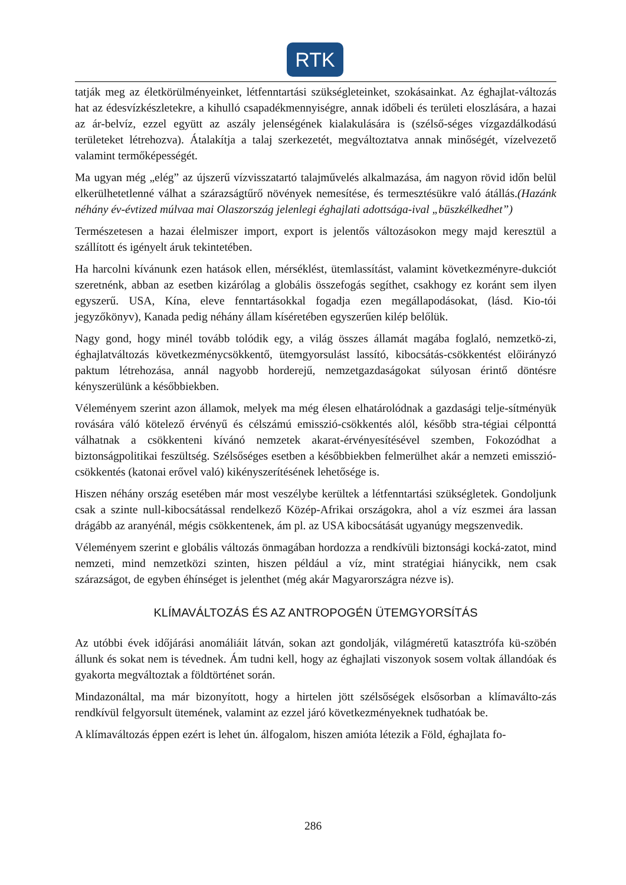RTK
tatják meg az életkörülményeinket, létfenntartási szükségleteinket, szokásainkat. Az éghajlat-változás hat az édesvízkészletekre, a kihulló csapadékmennyiségre, annak időbeli és területi eloszlására, a hazai az ár-belvíz, ezzel együtt az aszály jelenségének kialakulására is (szélső-séges vízgazdálkodású területeket létrehozva). Átalakítja a talaj szerkezetét, megváltoztatva annak minőségét, vízelvezető valamint termőképességét.
Ma ugyan még „elég” az újszerű vízvisszatartó talajművelés alkalmazása, ám nagyon rövid időn belül elkerülhetetlenné válhat a szárazságtűrő növények nemesítése, és termesztésükre való átállás.(Hazánk néhány év-évtized múlvaa mai Olaszország jelenlegi éghajlati adottsága-ival „büszkélkedhet”)
Természetesen a hazai élelmiszer import, export is jelentős változásokon megy majd keresztül a szállított és igényelt áruk tekintetében.
Ha harcolni kívánunk ezen hatások ellen, mérséklést, ütemlassítást, valamint következményre-dukciót szeretnénk, abban az esetben kizárólag a globális összefogás segíthet, csakhogy ez koránt sem ilyen egyszerű. USA, Kína, eleve fenntartásokkal fogadja ezen megállapodásokat, (lásd. Kio-tói jegyzőkönyv), Kanada pedig néhány állam kíséretében egyszerűen kilép belőlük.
Nagy gond, hogy minél tovább tolódik egy, a világ összes államát magába foglaló, nemzetkö-zi, éghajlatváltozás következménycsökkentő, ütemgyorsulást lassító, kibocsátás-csökkentést előirányzó paktum létrehozása, annál nagyobb horderejű, nemzetgazdaságokat súlyosan érintő döntésre kényszerülünk a későbbiekben.
Véleményem szerint azon államok, melyek ma még élesen elhatárolódnak a gazdasági telje-sítményük rovására váló kötelező érvényű és célszámú emisszió-csökkentés alól, később stra-tégiai célponttá válhatnak a csökkenteni kívánó nemzetek akarat-érvényesítésével szemben, Fokozódhat a biztonságpolitikai feszültség. Szélsőséges esetben a későbbiekben felmerülhet akár a nemzeti emisszió-csökkentés (katonai erővel való) kikényszerítésének lehetősége is.
Hiszen néhány ország esetében már most veszélybe kerültek a létfenntartási szükségletek. Gondoljunk csak a szinte null-kibocsátással rendelkező Közép-Afrikai országokra, ahol a víz eszmei ára lassan drágább az aranyénál, mégis csökkentenek, ám pl. az USA kibocsátását ugyanúgy megszenvedik.
Véleményem szerint e globális változás önmagában hordozza a rendkívüli biztonsági kocká-zatot, mind nemzeti, mind nemzetközi szinten, hiszen például a víz, mint stratégiai hiánycikk, nem csak szárazságot, de egyben éhínséget is jelenthet (még akár Magyarországra nézve is).
KLÍMAVÁLTOZÁS ÉS AZ ANTROPOGÉN ÜTEMGYORSÍTÁS
Az utóbbi évek időjárási anomáliáit látván, sokan azt gondolják, világméretű katasztrófa kü-szöbén állunk és sokat nem is tévednek. Ám tudni kell, hogy az éghajlati viszonyok sosem voltak állandóak és gyakorta megváltoztak a földtörténet során.
Mindazonáltal, ma már bizonyított, hogy a hirtelen jött szélsőségek elsősorban a klímaválto-zás rendkívül felgyorsult ütemének, valamint az ezzel járó következményeknek tudhatóak be.
A klímaváltozás éppen ezért is lehet ún. álfogalom, hiszen amióta létezik a Föld, éghajlata fo-
286